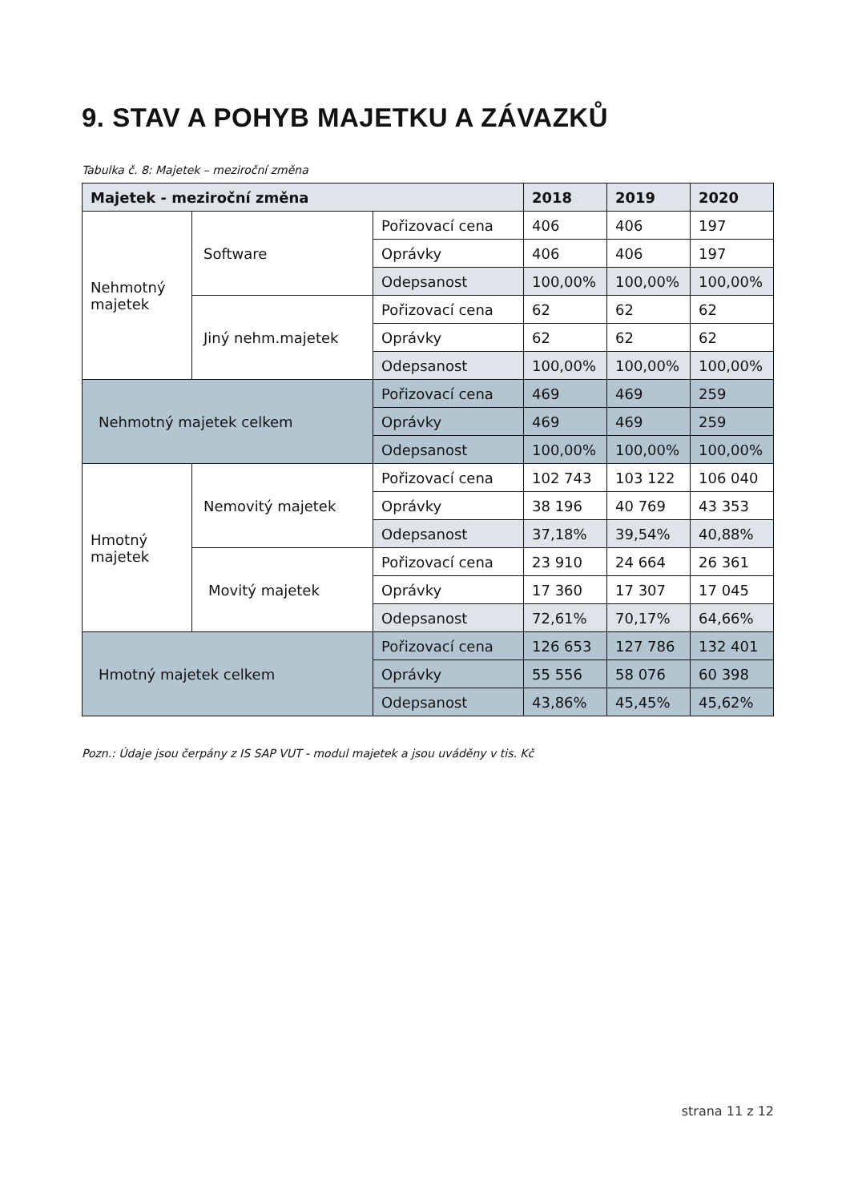9. STAV A POHYB MAJETKU A ZÁVAZKŮ
Tabulka č. 8: Majetek – meziroční změna
| Majetek - meziroční změna | | | 2018 | 2019 | 2020 |
| --- | --- | --- | --- | --- | --- |
| Nehmotný majetek | Software | Pořizovací cena | 406 | 406 | 197 |
| | | Oprávky | 406 | 406 | 197 |
| | | Odepsanost | 100,00% | 100,00% | 100,00% |
| | Jiný nehm.majetek | Pořizovací cena | 62 | 62 | 62 |
| | | Oprávky | 62 | 62 | 62 |
| | | Odepsanost | 100,00% | 100,00% | 100,00% |
| Nehmotný majetek celkem | | Pořizovací cena | 469 | 469 | 259 |
| | | Oprávky | 469 | 469 | 259 |
| | | Odepsanost | 100,00% | 100,00% | 100,00% |
| Hmotný majetek | Nemovitý majetek | Pořizovací cena | 102 743 | 103 122 | 106 040 |
| | | Oprávky | 38 196 | 40 769 | 43 353 |
| | | Odepsanost | 37,18% | 39,54% | 40,88% |
| | Movitý majetek | Pořizovací cena | 23 910 | 24 664 | 26 361 |
| | | Oprávky | 17 360 | 17 307 | 17 045 |
| | | Odepsanost | 72,61% | 70,17% | 64,66% |
| Hmotný majetek celkem | | Pořizovací cena | 126 653 | 127 786 | 132 401 |
| | | Oprávky | 55 556 | 58 076 | 60 398 |
| | | Odepsanost | 43,86% | 45,45% | 45,62% |
Pozn.: Údaje jsou čerpány z IS SAP VUT - modul majetek a jsou uváděny v tis. Kč
strana 11 z 12